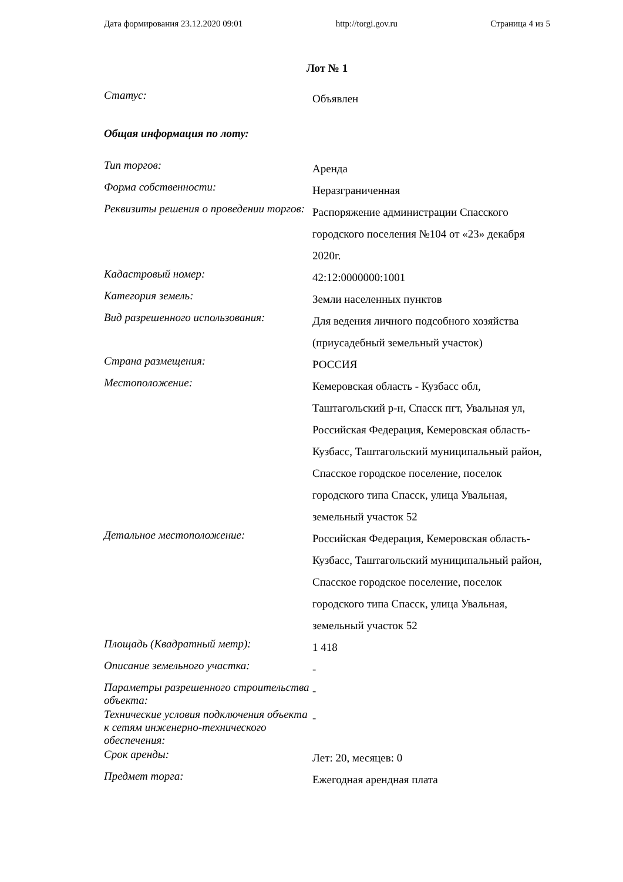Дата формирования 23.12.2020 09:01 http://torgi.gov.ru Страница 4 из 5
Лот № 1
Статус:
Объявлен
Общая информация по лоту:
Тип торгов:
Аренда
Форма собственности:
Неразграниченная
Реквизиты решения о проведении торгов:
Распоряжение администрации Спасского городского поселения №104 от «23» декабря 2020г.
Кадастровый номер:
42:12:0000000:1001
Категория земель:
Земли населенных пунктов
Вид разрешенного использования:
Для ведения личного подсобного хозяйства (приусадебный земельный участок)
Страна размещения:
РОССИЯ
Местоположение:
Кемеровская область - Кузбасс обл, Таштагольский р-н, Спасск пгт, Увальная ул, Российская Федерация, Кемеровская область-Кузбасс, Таштагольский муниципальный район, Спасское городское поселение, поселок городского типа Спасск, улица Увальная, земельный участок 52
Детальное местоположение:
Российская Федерация, Кемеровская область-Кузбасс, Таштагольский муниципальный район, Спасское городское поселение, поселок городского типа Спасск, улица Увальная, земельный участок 52
Площадь (Квадратный метр):
1 418
Описание земельного участка:
-
Параметры разрешенного строительства объекта:
-
Технические условия подключения объекта к сетям инженерно-технического обеспечения:
-
Срок аренды:
Лет: 20, месяцев: 0
Предмет торга:
Ежегодная арендная плата